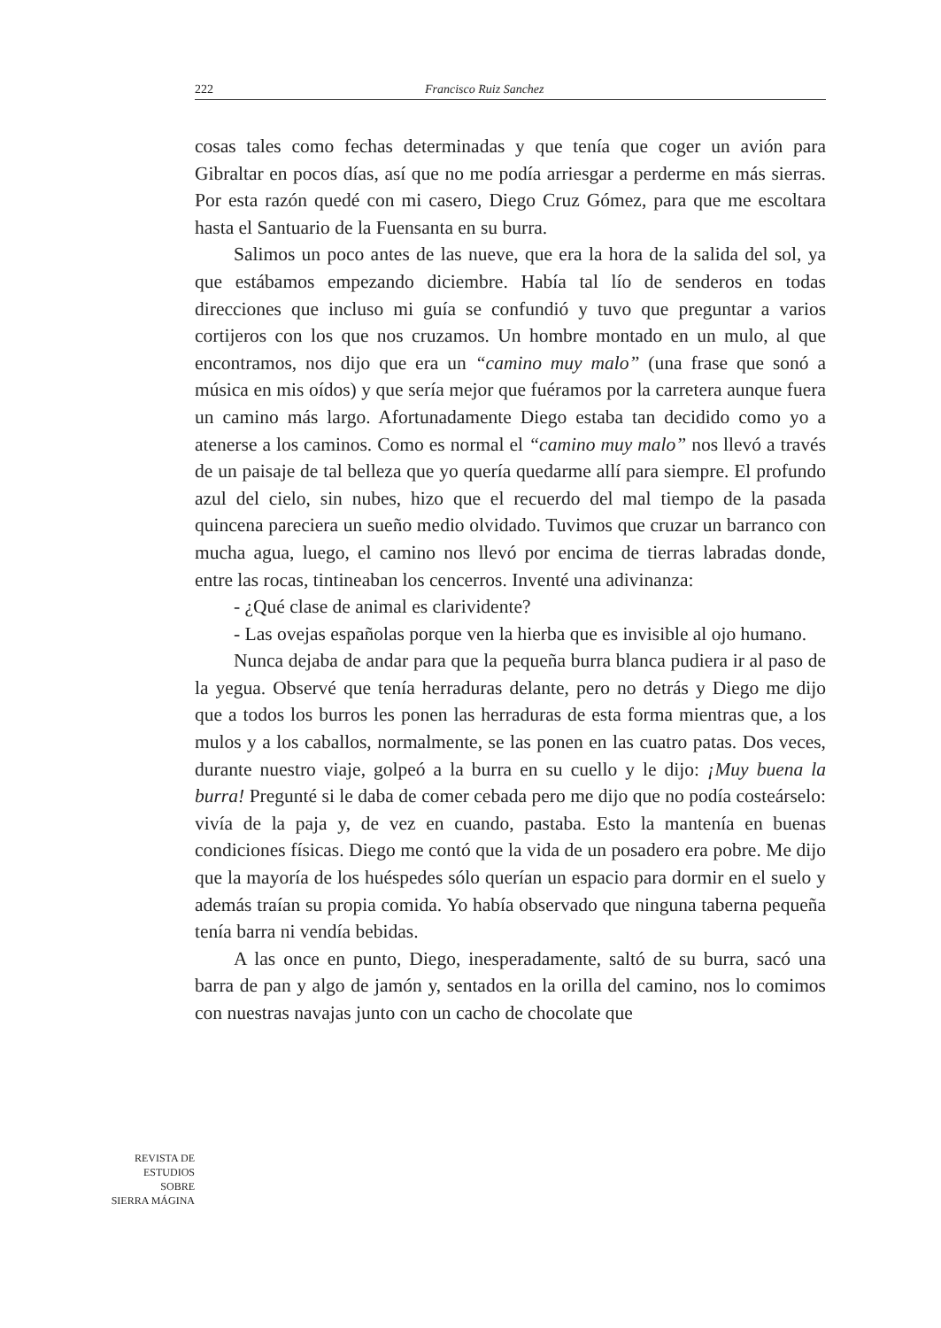222 Francisco Ruiz Sanchez
cosas tales como fechas determinadas y que tenía que coger un avión para Gibraltar en pocos días, así que no me podía arriesgar a perderme en más sierras. Por esta razón quedé con mi casero, Diego Cruz Gómez, para que me escoltara hasta el Santuario de la Fuensanta en su burra.
Salimos un poco antes de las nueve, que era la hora de la salida del sol, ya que estábamos empezando diciembre. Había tal lío de senderos en todas direcciones que incluso mi guía se confundió y tuvo que preguntar a varios cortijeros con los que nos cruzamos. Un hombre montado en un mulo, al que encontramos, nos dijo que era un “camino muy malo” (una frase que sonó a música en mis oídos) y que sería mejor que fuéramos por la carretera aunque fuera un camino más largo. Afortunadamente Diego estaba tan decidido como yo a atenerse a los caminos. Como es normal el “camino muy malo” nos llevó a través de un paisaje de tal belleza que yo quería quedarme allí para siempre. El profundo azul del cielo, sin nubes, hizo que el recuerdo del mal tiempo de la pasada quincena pareciera un sueño medio olvidado. Tuvimos que cruzar un barranco con mucha agua, luego, el camino nos llevó por encima de tierras labradas donde, entre las rocas, tintineaban los cencerros. Inventé una adivinanza:
- ¿Qué clase de animal es clarividente?
- Las ovejas españolas porque ven la hierba que es invisible al ojo humano.
Nunca dejaba de andar para que la pequeña burra blanca pudiera ir al paso de la yegua. Observé que tenía herraduras delante, pero no detrás y Diego me dijo que a todos los burros les ponen las herraduras de esta forma mientras que, a los mulos y a los caballos, normalmente, se las ponen en las cuatro patas. Dos veces, durante nuestro viaje, golpeó a la burra en su cuello y le dijo: ¡Muy buena la burra! Pregunté si le daba de comer cebada pero me dijo que no podía costeárselo: vivía de la paja y, de vez en cuando, pastaba. Esto la mantenía en buenas condiciones físicas. Diego me contó que la vida de un posadero era pobre. Me dijo que la mayoría de los huéspedes sólo querían un espacio para dormir en el suelo y además traían su propia comida. Yo había observado que ninguna taberna pequeña tenía barra ni vendía bebidas.
A las once en punto, Diego, inesperadamente, saltó de su burra, sacó una barra de pan y algo de jamón y, sentados en la orilla del camino, nos lo comimos con nuestras navajas junto con un cacho de chocolate que
REVISTA DE
ESTUDIOS
SOBRE
SIERRA MÁGINA